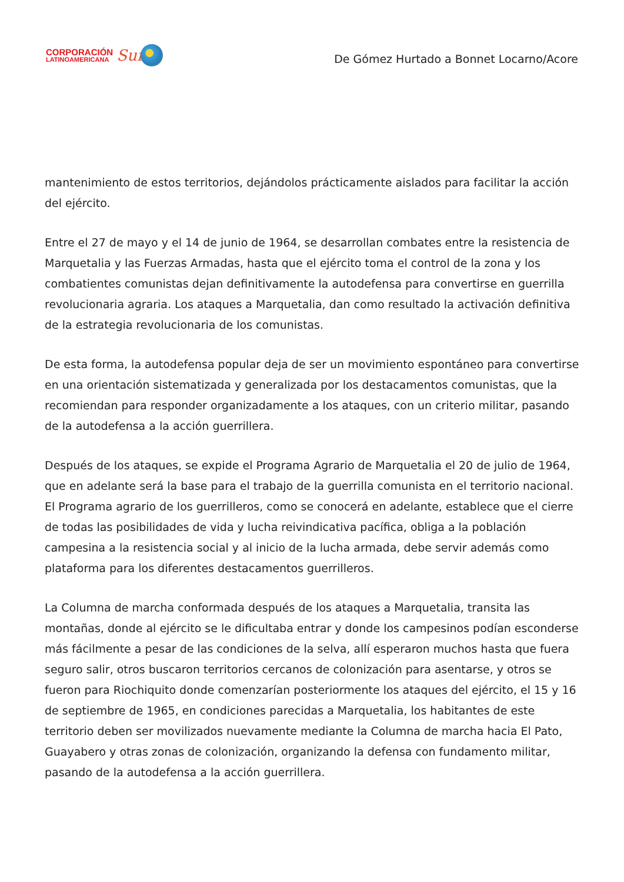CORPORACIÓN
LATINOAMERICANA
Sur
De Gómez Hurtado a Bonnet Locarno/Acore
mantenimiento de estos territorios, dejándolos prácticamente aislados para facilitar la acción del ejército.
Entre el 27 de mayo y el 14 de junio de 1964, se desarrollan combates entre la resistencia de Marquetalia y las Fuerzas Armadas, hasta que el ejército toma el control de la zona y los combatientes comunistas dejan definitivamente la autodefensa para convertirse en guerrilla revolucionaria agraria. Los ataques a Marquetalia, dan como resultado la activación definitiva de la estrategia revolucionaria de los comunistas.
De esta forma, la autodefensa popular deja de ser un movimiento espontáneo para convertirse en una orientación sistematizada y generalizada por los destacamentos comunistas, que la recomiendan para responder organizadamente a los ataques, con un criterio militar, pasando de la autodefensa a la acción guerrillera.
Después de los ataques, se expide el Programa Agrario de Marquetalia el 20 de julio de 1964, que en adelante será la base para el trabajo de la guerrilla comunista en el territorio nacional. El Programa agrario de los guerrilleros, como se conocerá en adelante, establece que el cierre de todas las posibilidades de vida y lucha reivindicativa pacífica, obliga a la población campesina a la resistencia social y al inicio de la lucha armada, debe servir además como plataforma para los diferentes destacamentos guerrilleros.
La Columna de marcha conformada después de los ataques a Marquetalia, transita las montañas, donde al ejército se le dificultaba entrar y donde los campesinos podían esconderse más fácilmente a pesar de las condiciones de la selva, allí esperaron muchos hasta que fuera seguro salir, otros buscaron territorios cercanos de colonización para asentarse, y otros se fueron para Riochiquito donde comenzarían posteriormente los ataques del ejército, el 15 y 16 de septiembre de 1965, en condiciones parecidas a Marquetalia, los habitantes de este territorio deben ser movilizados nuevamente mediante la Columna de marcha hacia El Pato, Guayabero y otras zonas de colonización, organizando la defensa con fundamento militar, pasando de la autodefensa a la acción guerrillera.